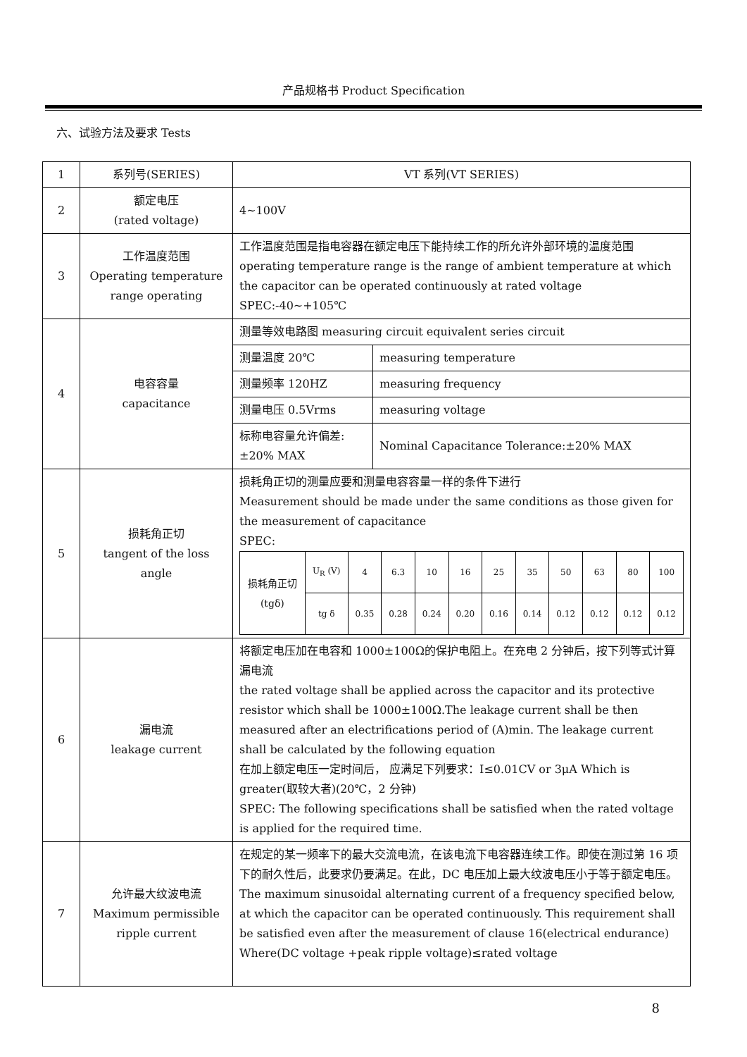产品规格书 Product Specification
六、试验方法及要求 Tests
| 1 | 系列号(SERIES) | VT 系列(VT SERIES) | |
| 2 | 额定电压 (rated voltage) | 4~100V | |
| 3 | 工作温度范围 Operating temperature range operating | 工作温度范围是指电容器在额定电压下能持续工作的所允许外部环境的温度范围 operating temperature range is the range of ambient temperature at which the capacitor can be operated continuously at rated voltage SPEC:-40~+105℃ | |
| 4 | 电容容量 capacitance | 测量等效电路图 measuring circuit equivalent series circuit | |
| | | 测量温度 20℃ | measuring temperature |
| | | 测量频率 120HZ | measuring frequency |
| | | 测量电压 0.5Vrms | measuring voltage |
| | | 标称电容量允许偏差:±20% MAX | Nominal Capacitance Tolerance:±20% MAX |
| 5 | 损耗角正切 tangent of the loss angle | 损耗角正切的测量应要和测量电容容量一样的条件下进行 Measurement should be made under the same conditions as those given for the measurement of capacitance SPEC: / 损耗角正切 (tgδ) / U<sub>R</sub> (V) / 4 / 6.3 / 10 / 16 / 25 / 35 / 50 / 63 / 80 / 100 / / / tg δ / 0.35 / 0.28 / 0.24 / 0.20 / 0.16 / 0.14 / 0.12 / 0.12 / 0.12 / 0.12 / | |
| 6 | 漏电流 leakage current | 将额定电压加在电容和 1000±100Ω的保护电阻上。在充电 2 分钟后，按下列等式计算漏电流 the rated voltage shall be applied across the capacitor and its protective resistor which shall be 1000±100Ω.The leakage current shall be then measured after an electrifications period of (A)min. The leakage current shall be calculated by the following equation 在加上额定电压一定时间后， 应满足下列要求：I≤0.01CV or 3μA Which is greater(取较大者)(20℃，2 分钟) SPEC: The following specifications shall be satisfied when the rated voltage is applied for the required time. | |
| 7 | 允许最大纹波电流 Maximum permissible ripple current | 在规定的某一频率下的最大交流电流，在该电流下电容器连续工作。即使在测过第 16 项下的耐久性后，此要求仍要满足。在此，DC 电压加上最大纹波电压小于等于额定电压。 The maximum sinusoidal alternating current of a frequency specified below, at which the capacitor can be operated continuously. This requirement shall be satisfied even after the measurement of clause 16(electrical endurance) Where(DC voltage +peak ripple voltage)≤rated voltage | |
8